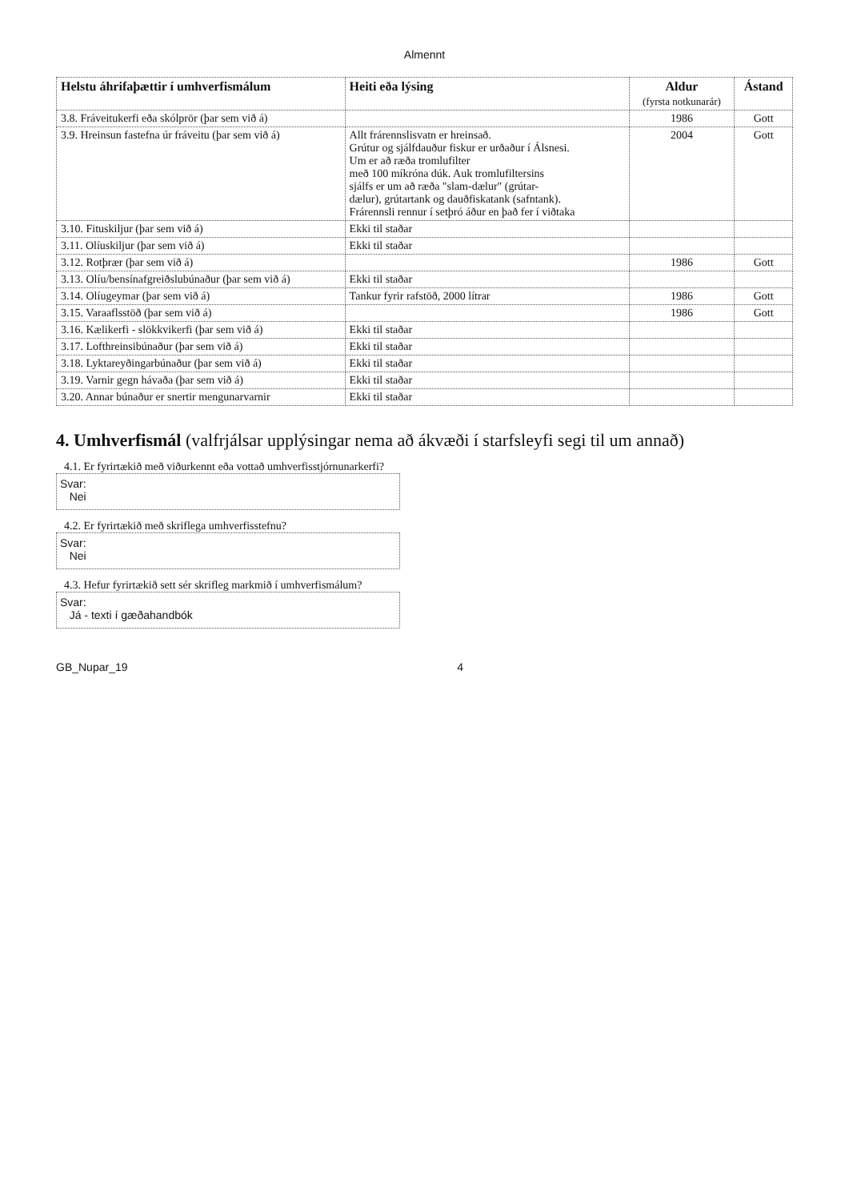Almennt
| Helstu áhrifaþættir í umhverfismálum | Heiti eða lýsing | Aldur (fyrsta notkunarár) | Ástand |
| --- | --- | --- | --- |
| 3.8. Fráveitukerfi eða skólprör (þar sem við á) | | 1986 | Gott |
| 3.9. Hreinsun fastefna úr fráveitu (þar sem við á) | Allt frárennslisvatn er hreinsað. Grútur og sjálfdauður fiskur er urðaður í Álsnesi. Um er að ræða tromlufilter með 100 míkróna dúk. Auk tromlufiltersins sjálfs er um að ræða "slam-dælur" (grútar- dælur), grútartank og dauðfiskatank (safntank). Frárennsli rennur í setþró áður en það fer í viðtaka | 2004 | Gott |
| 3.10. Fituskiljur (þar sem við á) | Ekki til staðar | | |
| 3.11. Olíuskiljur (þar sem við á) | Ekki til staðar | | |
| 3.12. Rotþrær (þar sem við á) | | 1986 | Gott |
| 3.13. Olíu/bensínafgreiðslubúnaður (þar sem við á) | Ekki til staðar | | |
| 3.14. Olíugeymar (þar sem við á) | Tankur fyrir rafstöð, 2000 lítrar | 1986 | Gott |
| 3.15. Varaaflsstöð (þar sem við á) | | 1986 | Gott |
| 3.16. Kælikerfi - slökkvikerfi (þar sem við á) | Ekki til staðar | | |
| 3.17. Lofthreinsibúnaður (þar sem við á) | Ekki til staðar | | |
| 3.18. Lyktareyðingarbúnaður (þar sem við á) | Ekki til staðar | | |
| 3.19. Varnir gegn hávaða (þar sem við á) | Ekki til staðar | | |
| 3.20. Annar búnaður er snertir mengunarvarnir | Ekki til staðar | | |
4. Umhverfismál (valfrjálsar upplýsingar nema að ákvæði í starfsleyfi segi til um annað)
4.1. Er fyrirtækið með viðurkennt eða vottað umhverfisstjórnunarkerfi?
Svar:
Nei
4.2. Er fyrirtækið með skriflega umhverfisstefnu?
Svar:
Nei
4.3. Hefur fyrirtækið sett sér skrifleg markmið í umhverfismálum?
Svar:
Já - texti í gæðahandbók
GB_Nupar_19 4